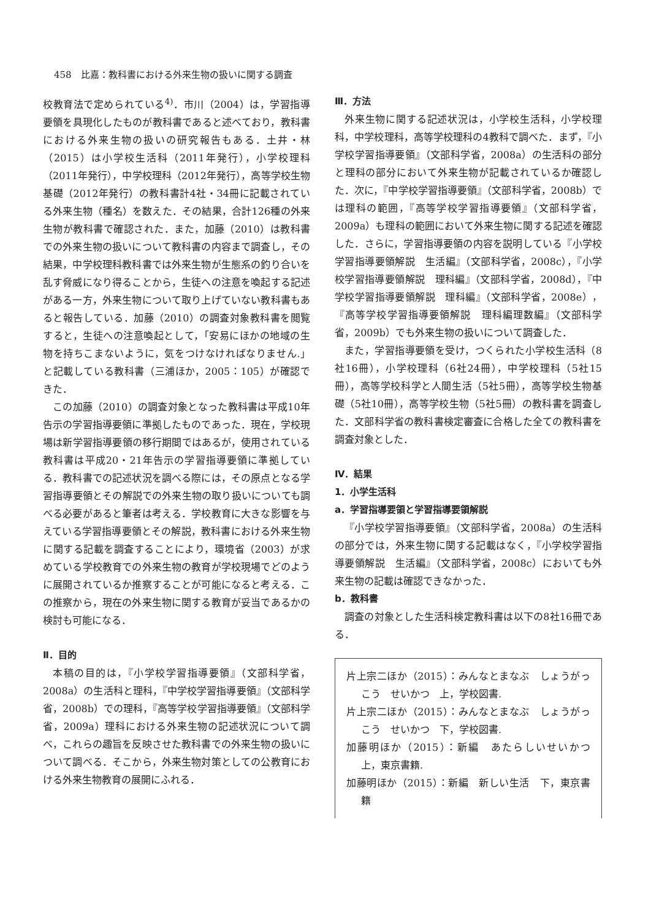458　比嘉：教科書における外来生物の扱いに関する調査
校教育法で定められている<sup>4)</sup>．市川（2004）は，学習指導要領を具現化したものが教科書であると述べており，教科書における外来生物の扱いの研究報告もある．土井・林（2015）は小学校生活科（2011年発行），小学校理科（2011年発行），中学校理科（2012年発行），高等学校生物基礎（2012年発行）の教科書計4社・34冊に記載されている外来生物（種名）を数えた．その結果，合計126種の外来生物が教科書で確認された．また，加藤（2010）は教科書での外来生物の扱いについて教科書の内容まで調査し，その結果，中学校理科教科書では外来生物が生態系の釣り合いを乱す脅威になり得ることから，生徒への注意を喚起する記述がある一方，外来生物について取り上げていない教科書もあると報告している．加藤（2010）の調査対象教科書を閲覧すると，生徒への注意喚起として，「安易にほかの地域の生物を持ちこまないように，気をつけなければなりません.」と記載している教科書（三浦ほか，2005：105）が確認できた．
この加藤（2010）の調査対象となった教科書は平成10年告示の学習指導要領に準拠したものであった．現在，学校現場は新学習指導要領の移行期間ではあるが，使用されている教科書は平成20・21年告示の学習指導要領に準拠している．教科書での記述状況を調べる際には，その原点となる学習指導要領とその解説での外来生物の取り扱いについても調べる必要があると筆者は考える．学校教育に大きな影響を与えている学習指導要領とその解説，教科書における外来生物に関する記載を調査することにより，環境省（2003）が求めている学校教育での外来生物の教育が学校現場でどのように展開されているか推察することが可能になると考える．この推察から，現在の外来生物に関する教育が妥当であるかの検討も可能になる．
Ⅱ．目的
本稿の目的は，『小学校学習指導要領』（文部科学省，2008a）の生活科と理科，『中学校学習指導要領』（文部科学省，2008b）での理科，『高等学校学習指導要領』（文部科学省，2009a）理科における外来生物の記述状況について調べ，これらの趣旨を反映させた教科書での外来生物の扱いについて調べる．そこから，外来生物対策としての公教育における外来生物教育の展開にふれる．
Ⅲ．方法
外来生物に関する記述状況は，小学校生活科，小学校理科，中学校理科，高等学校理科の4教科で調べた．まず，『小学校学習指導要領』（文部科学省，2008a）の生活科の部分と理科の部分において外来生物が記載されているか確認した．次に，『中学校学習指導要領』（文部科学省，2008b）では理科の範囲，『高等学校学習指導要領』（文部科学省，2009a）も理科の範囲において外来生物に関する記述を確認した．さらに，学習指導要領の内容を説明している『小学校学習指導要領解説　生活編』（文部科学省，2008c），『小学校学習指導要領解説　理科編』（文部科学省，2008d），『中学校学習指導要領解説　理科編』（文部科学省，2008e），『高等学校学習指導要領解説　理科編理数編』（文部科学省，2009b）でも外来生物の扱いについて調査した．
また，学習指導要領を受け，つくられた小学校生活科（8社16冊），小学校理科（6社24冊），中学校理科（5社15冊），高等学校科学と人間生活（5社5冊），高等学校生物基礎（5社10冊），高等学校生物（5社5冊）の教科書を調査した．文部科学省の教科書検定審査に合格した全ての教科書を調査対象とした．
Ⅳ．結果
1．小学生活科
a．学習指導要領と学習指導要領解説
『小学校学習指導要領』（文部科学省，2008a）の生活科の部分では，外来生物に関する記載はなく，『小学校学習指導要領解説　生活編』（文部科学省，2008c）においても外来生物の記載は確認できなかった．
b．教科書
調査の対象とした生活科検定教科書は以下の8社16冊である．
片上宗二ほか（2015）：みんなとまなぶ　しょうがっこう　せいかつ　上，学校図書.
片上宗二ほか（2015）：みんなとまなぶ　しょうがっこう　せいかつ　下，学校図書.
加藤明ほか（2015）：新編　あたらしいせいかつ　上，東京書籍.
加藤明ほか（2015）：新編　新しい生活　下，東京書籍